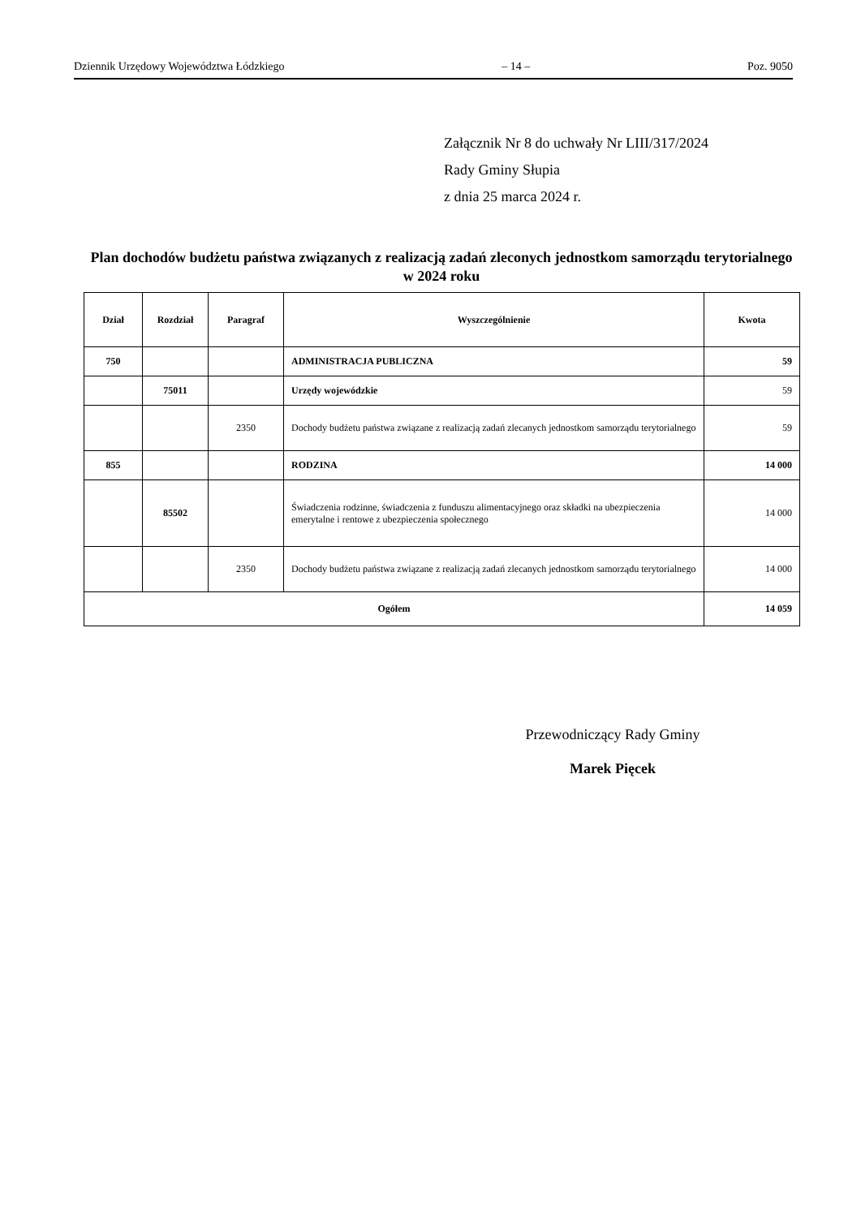Dziennik Urzędowy Województwa Łódzkiego – 14 – Poz. 9050
Załącznik Nr 8 do uchwały Nr LIII/317/2024
Rady Gminy Słupia
z dnia 25 marca 2024 r.
Plan dochodów budżetu państwa związanych z realizacją zadań zleconych jednostkom samorządu terytorialnego w 2024 roku
| Dział | Rozdział | Paragraf | Wyszczególnienie | Kwota |
| --- | --- | --- | --- | --- |
| 750 | | | ADMINISTRACJA PUBLICZNA | 59 |
| | 75011 | | Urzędy wojewódzkie | 59 |
| | | 2350 | Dochody budżetu państwa związane z realizacją zadań zlecanych jednostkom samorządu terytorialnego | 59 |
| 855 | | | RODZINA | 14 000 |
| | 85502 | | Świadczenia rodzinne, świadczenia z funduszu alimentacyjnego oraz składki na ubezpieczenia emerytalne i rentowe z ubezpieczenia społecznego | 14 000 |
| | | 2350 | Dochody budżetu państwa związane z realizacją zadań zlecanych jednostkom samorządu terytorialnego | 14 000 |
| Ogółem | | | | 14 059 |
Przewodniczący Rady Gminy
Marek Pięcek